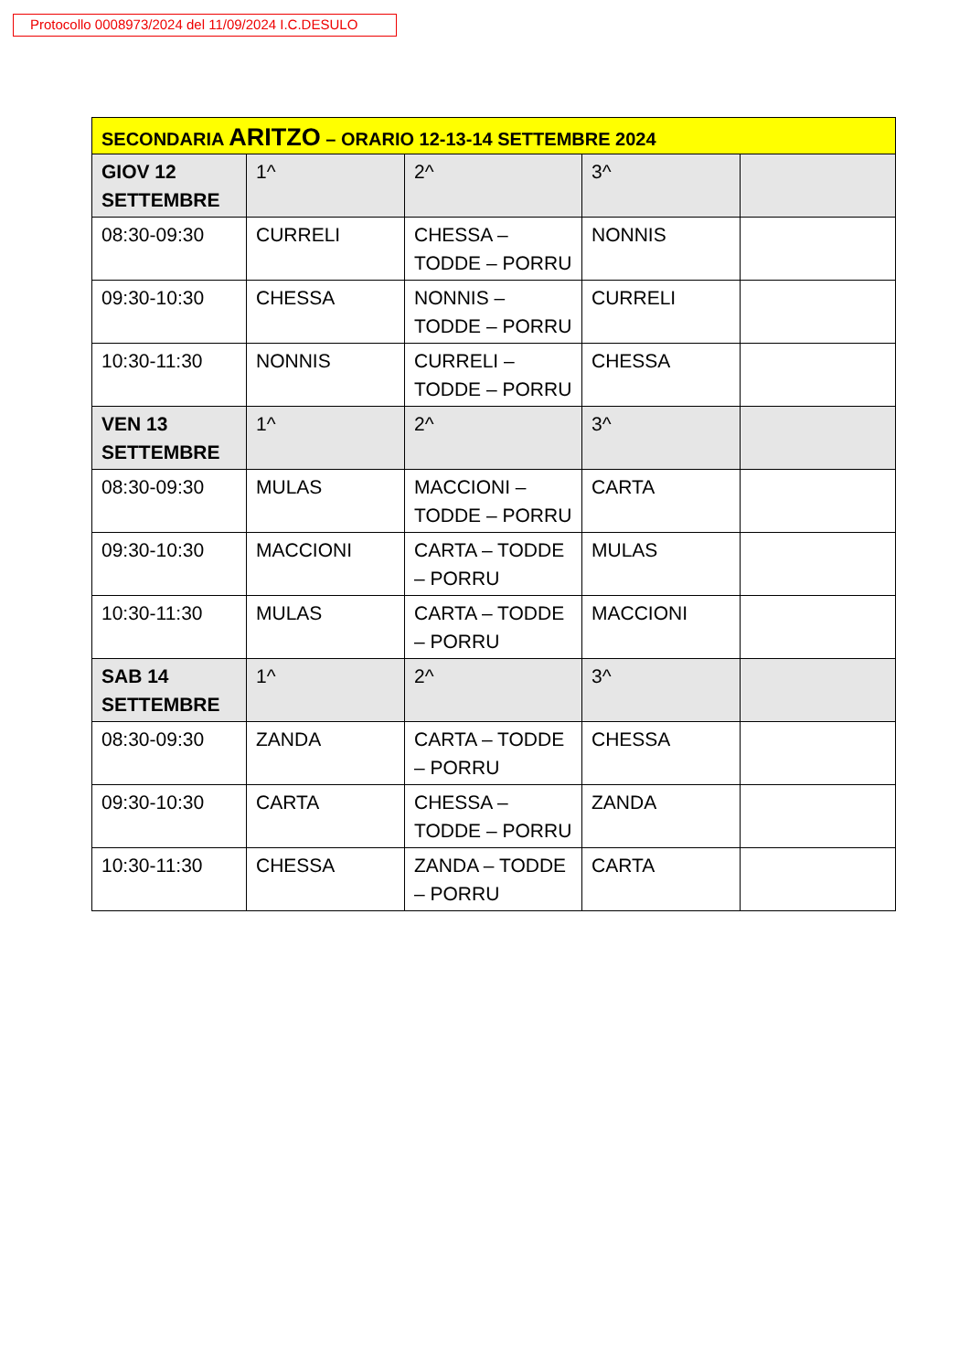Protocollo 0008973/2024 del 11/09/2024 I.C.DESULO
| SECONDARIA ARITZO – ORARIO 12-13-14 SETTEMBRE 2024 | | | | |
| GIOV 12 SETTEMBRE | 1^ | 2^ | 3^ | |
| 08:30-09:30 | CURRELI | CHESSA – TODDE – PORRU | NONNIS | |
| 09:30-10:30 | CHESSA | NONNIS – TODDE – PORRU | CURRELI | |
| 10:30-11:30 | NONNIS | CURRELI – TODDE – PORRU | CHESSA | |
| VEN 13 SETTEMBRE | 1^ | 2^ | 3^ | |
| 08:30-09:30 | MULAS | MACCIONI – TODDE – PORRU | CARTA | |
| 09:30-10:30 | MACCIONI | CARTA – TODDE – PORRU | MULAS | |
| 10:30-11:30 | MULAS | CARTA – TODDE – PORRU | MACCIONI | |
| SAB 14 SETTEMBRE | 1^ | 2^ | 3^ | |
| 08:30-09:30 | ZANDA | CARTA – TODDE – PORRU | CHESSA | |
| 09:30-10:30 | CARTA | CHESSA – TODDE – PORRU | ZANDA | |
| 10:30-11:30 | CHESSA | ZANDA – TODDE – PORRU | CARTA | |